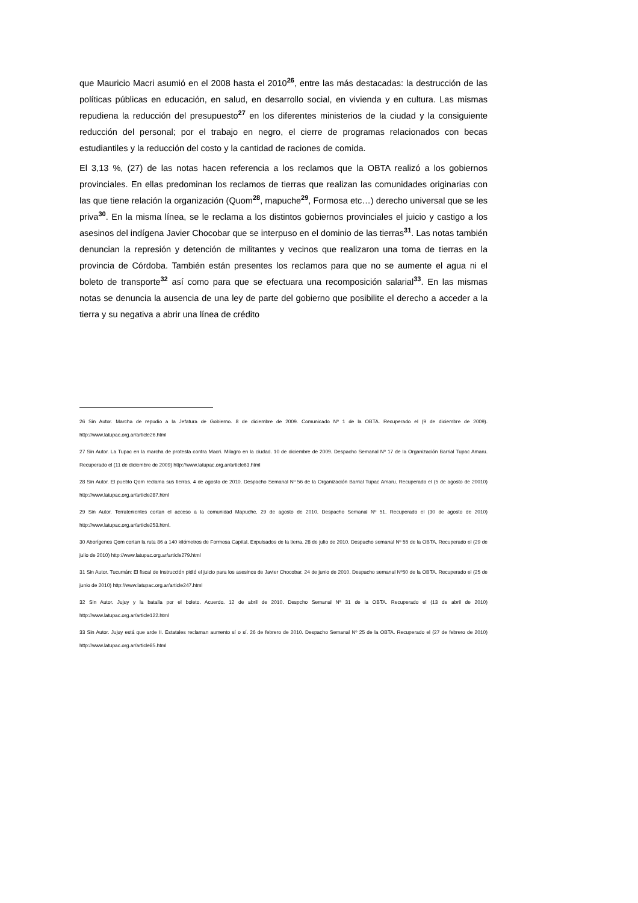que Mauricio Macri asumió en el 2008 hasta el 2010<sup>26</sup>, entre las más destacadas: la destrucción de las políticas públicas en educación, en salud, en desarrollo social, en vivienda y en cultura. Las mismas repudiena la reducción del presupuesto<sup>27</sup> en los diferentes ministerios de la ciudad y la consiguiente reducción del personal; por el trabajo en negro, el cierre de programas relacionados con becas estudiantiles y la reducción del costo y la cantidad de raciones de comida.
El 3,13 %, (27) de las notas hacen referencia a los reclamos que la OBTA realizó a los gobiernos provinciales. En ellas predominan los reclamos de tierras que realizan las comunidades originarias con las que tiene relación la organización (Quom<sup>28</sup>, mapuche<sup>29</sup>, Formosa etc…) derecho universal que se les priva<sup>30</sup>. En la misma línea, se le reclama a los distintos gobiernos provinciales el juicio y castigo a los asesinos del indígena Javier Chocobar que se interpuso en el dominio de las tierras<sup>31</sup>. Las notas también denuncian la represión y detención de militantes y vecinos que realizaron una toma de tierras en la provincia de Córdoba. También están presentes los reclamos para que no se aumente el agua ni el boleto de transporte<sup>32</sup> así como para que se efectuara una recomposición salarial<sup>33</sup>. En las mismas notas se denuncia la ausencia de una ley de parte del gobierno que posibilite el derecho a acceder a la tierra y su negativa a abrir una línea de crédito
26 Sin Autor. Marcha de repudio a la Jefatura de Gobierno. 8 de diciembre de 2009. Comunicado Nº 1 de la OBTA. Recuperado el (9 de diciembre de 2009). http://www.latupac.org.ar/article26.html
27 Sin Autor. La Tupac en la marcha de protesta contra Macri. Milagro en la ciudad. 10 de diciembre de 2009. Despacho Semanal Nº 17 de la Organización Barrial Tupac Amaru. Recuperado el (11 de diciembre de 2009) http://www.latupac.org.ar/article63.html
28 Sin Autor. El pueblo Qom reclama sus tierras. 4 de agosto de 2010. Despacho Semanal Nº 56 de la Organización Barrial Tupac Amaru. Recuperado el (5 de agosto de 20010) http://www.latupac.org.ar/article287.html
29 Sin Autor. Terratenientes cortan el acceso a la comunidad Mapuche. 29 de agosto de 2010. Despacho Semanal Nº 51. Recuperado el (30 de agosto de 2010) http://www.latupac.org.ar/article253.html.
30 Aborígenes Qom cortan la ruta 86 a 140 kilómetros de Formosa Capital. Expulsados de la tierra. 28 de julio de 2010. Despacho semanal Nº 55 de la OBTA. Recuperado el (29 de julio de 2010) http://www.latupac.org.ar/article279.html
31 Sin Autor. Tucumán: El fiscal de Instrucción pidió el juicio para los asesinos de Javier Chocobar. 24 de junio de 2010. Despacho semanal Nº50 de la OBTA. Recuperado el (25 de junio de 2010) http://www.latupac.org.ar/article247.html
32 Sin Autor. Jujuy y la batalla por el boleto. Acuerdo. 12 de abril de 2010. Despcho Semanal Nª 31 de la OBTA. Recuperado el (13 de abril de 2010) http://www.latupac.org.ar/article122.html
33 Sin Autor. Jujuy está que arde II. Estatales reclaman aumento sí o sí. 26 de febrero de 2010. Despacho Semanal Nº 25 de la OBTA. Recuperado el (27 de febrero de 2010) http://www.latupac.org.ar/article85.html